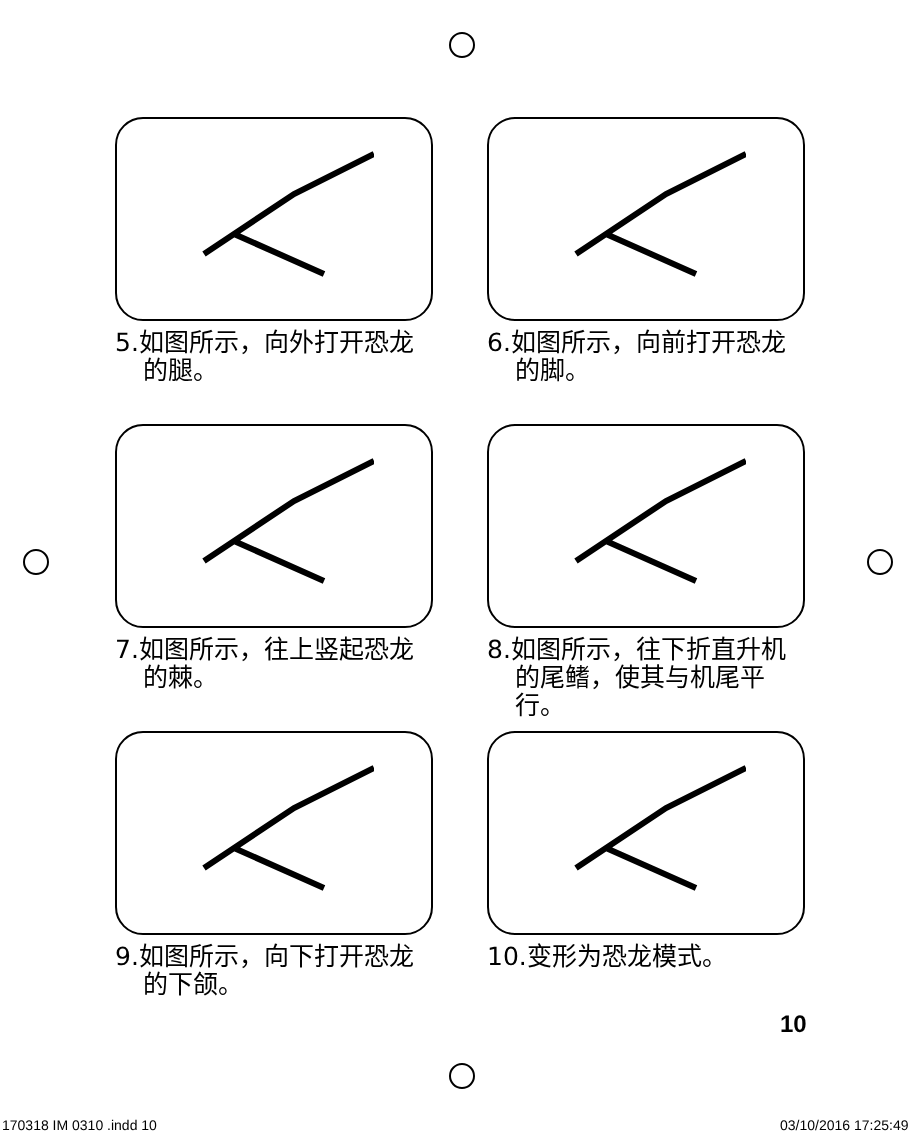5.如图所示，向外打开恐龙的腿。
6.如图所示，向前打开恐龙的脚。
7.如图所示，往上竖起恐龙的棘。
8.如图所示，往下折直升机的尾鳍，使其与机尾平行。
9.如图所示，向下打开恐龙的下颌。
10.变形为恐龙模式。
10
170318 IM 0310 .indd 10 03/10/2016 17:25:49